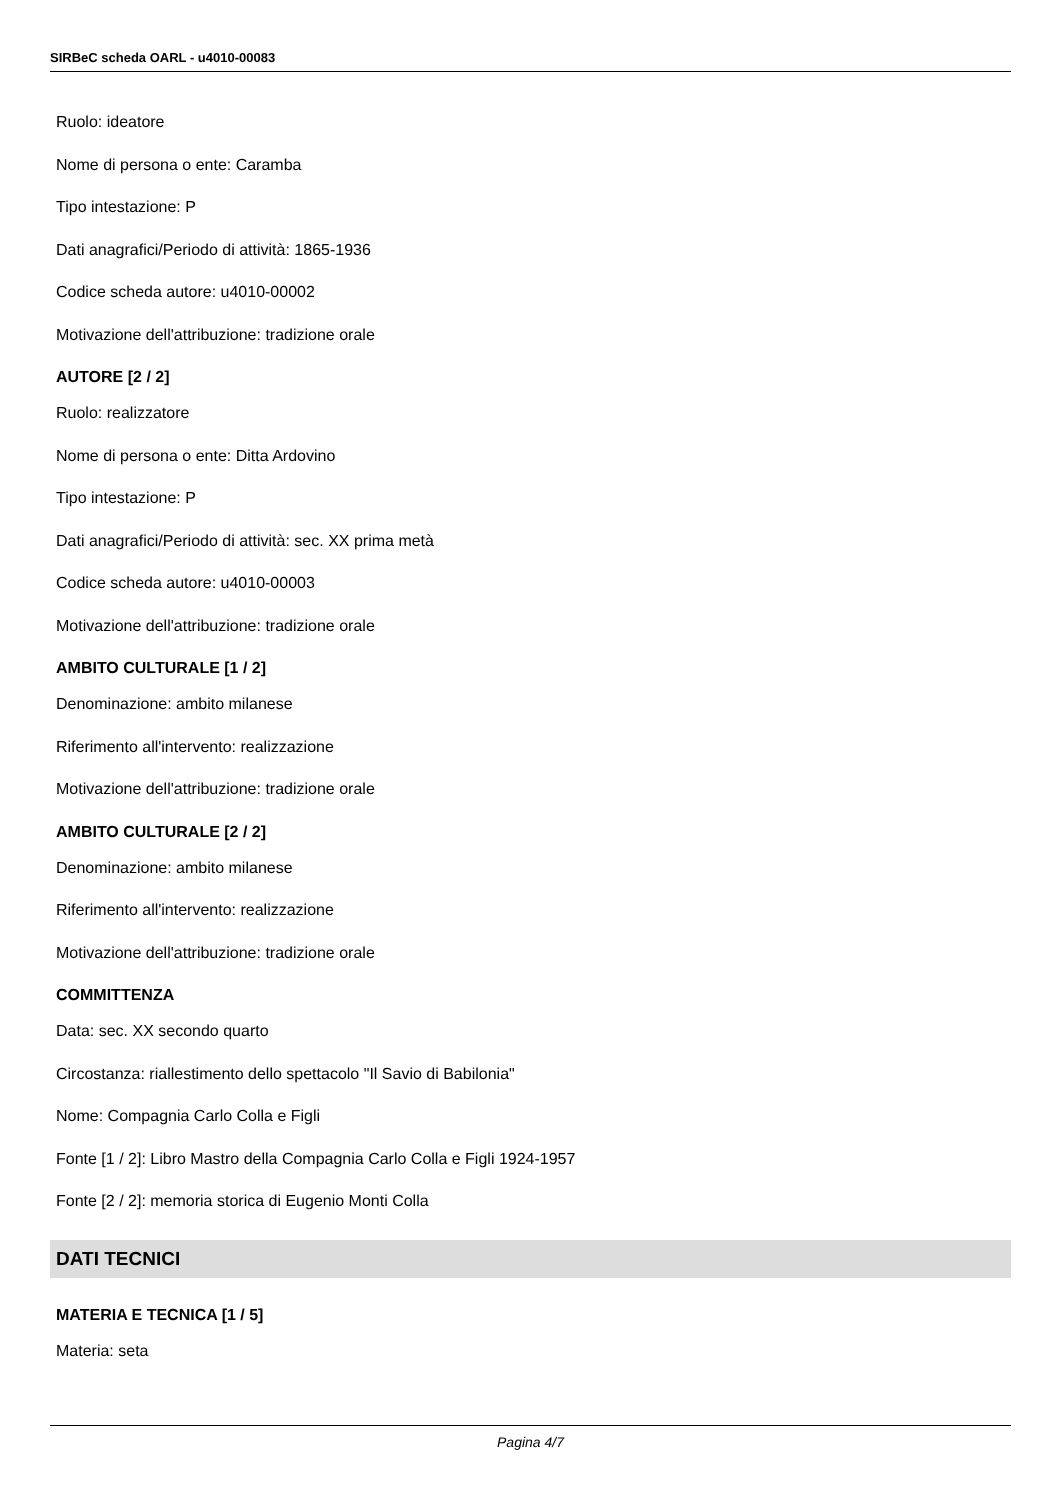SIRBeC scheda OARL - u4010-00083
Ruolo: ideatore
Nome di persona o ente: Caramba
Tipo intestazione: P
Dati anagrafici/Periodo di attività: 1865-1936
Codice scheda autore: u4010-00002
Motivazione dell'attribuzione: tradizione orale
AUTORE [2 / 2]
Ruolo: realizzatore
Nome di persona o ente: Ditta Ardovino
Tipo intestazione: P
Dati anagrafici/Periodo di attività: sec. XX prima metà
Codice scheda autore: u4010-00003
Motivazione dell'attribuzione: tradizione orale
AMBITO CULTURALE [1 / 2]
Denominazione: ambito milanese
Riferimento all'intervento: realizzazione
Motivazione dell'attribuzione: tradizione orale
AMBITO CULTURALE [2 / 2]
Denominazione: ambito milanese
Riferimento all'intervento: realizzazione
Motivazione dell'attribuzione: tradizione orale
COMMITTENZA
Data: sec. XX secondo quarto
Circostanza: riallestimento dello spettacolo "Il Savio di Babilonia"
Nome: Compagnia Carlo Colla e Figli
Fonte [1 / 2]: Libro Mastro della Compagnia Carlo Colla e Figli 1924-1957
Fonte [2 / 2]: memoria storica di Eugenio Monti Colla
DATI TECNICI
MATERIA E TECNICA [1 / 5]
Materia: seta
Pagina 4/7